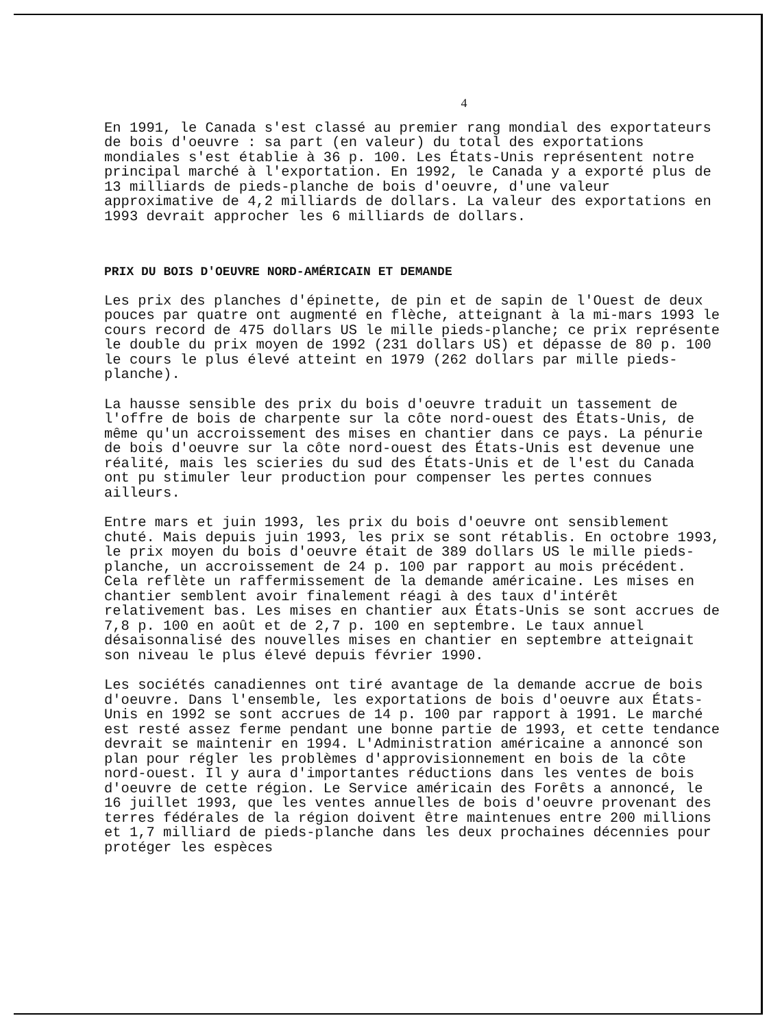4
En 1991, le Canada s'est classé au premier rang mondial des exportateurs de bois d'oeuvre : sa part (en valeur) du total des exportations mondiales s'est établie à 36 p. 100. Les États-Unis représentent notre principal marché à l'exportation. En 1992, le Canada y a exporté plus de 13 milliards de pieds-planche de bois d'oeuvre, d'une valeur approximative de 4,2 milliards de dollars. La valeur des exportations en 1993 devrait approcher les 6 milliards de dollars.
PRIX DU BOIS D'OEUVRE NORD-AMÉRICAIN ET DEMANDE
Les prix des planches d'épinette, de pin et de sapin de l'Ouest de deux pouces par quatre ont augmenté en flèche, atteignant à la mi-mars 1993 le cours record de 475 dollars US le mille pieds-planche; ce prix représente le double du prix moyen de 1992 (231 dollars US) et dépasse de 80 p. 100 le cours le plus élevé atteint en 1979 (262 dollars par mille pieds-planche).
La hausse sensible des prix du bois d'oeuvre traduit un tassement de l'offre de bois de charpente sur la côte nord-ouest des États-Unis, de même qu'un accroissement des mises en chantier dans ce pays. La pénurie de bois d'oeuvre sur la côte nord-ouest des États-Unis est devenue une réalité, mais les scieries du sud des États-Unis et de l'est du Canada ont pu stimuler leur production pour compenser les pertes connues ailleurs.
Entre mars et juin 1993, les prix du bois d'oeuvre ont sensiblement chuté. Mais depuis juin 1993, les prix se sont rétablis. En octobre 1993, le prix moyen du bois d'oeuvre était de 389 dollars US le mille pieds-planche, un accroissement de 24 p. 100 par rapport au mois précédent. Cela reflète un raffermissement de la demande américaine. Les mises en chantier semblent avoir finalement réagi à des taux d'intérêt relativement bas. Les mises en chantier aux États-Unis se sont accrues de 7,8 p. 100 en août et de 2,7 p. 100 en septembre. Le taux annuel désaisonnalisé des nouvelles mises en chantier en septembre atteignait son niveau le plus élevé depuis février 1990.
Les sociétés canadiennes ont tiré avantage de la demande accrue de bois d'oeuvre. Dans l'ensemble, les exportations de bois d'oeuvre aux États-Unis en 1992 se sont accrues de 14 p. 100 par rapport à 1991. Le marché est resté assez ferme pendant une bonne partie de 1993, et cette tendance devrait se maintenir en 1994. L'Administration américaine a annoncé son plan pour régler les problèmes d'approvisionnement en bois de la côte nord-ouest. Il y aura d'importantes réductions dans les ventes de bois d'oeuvre de cette région. Le Service américain des Forêts a annoncé, le 16 juillet 1993, que les ventes annuelles de bois d'oeuvre provenant des terres fédérales de la région doivent être maintenues entre 200 millions et 1,7 milliard de pieds-planche dans les deux prochaines décennies pour protéger les espèces